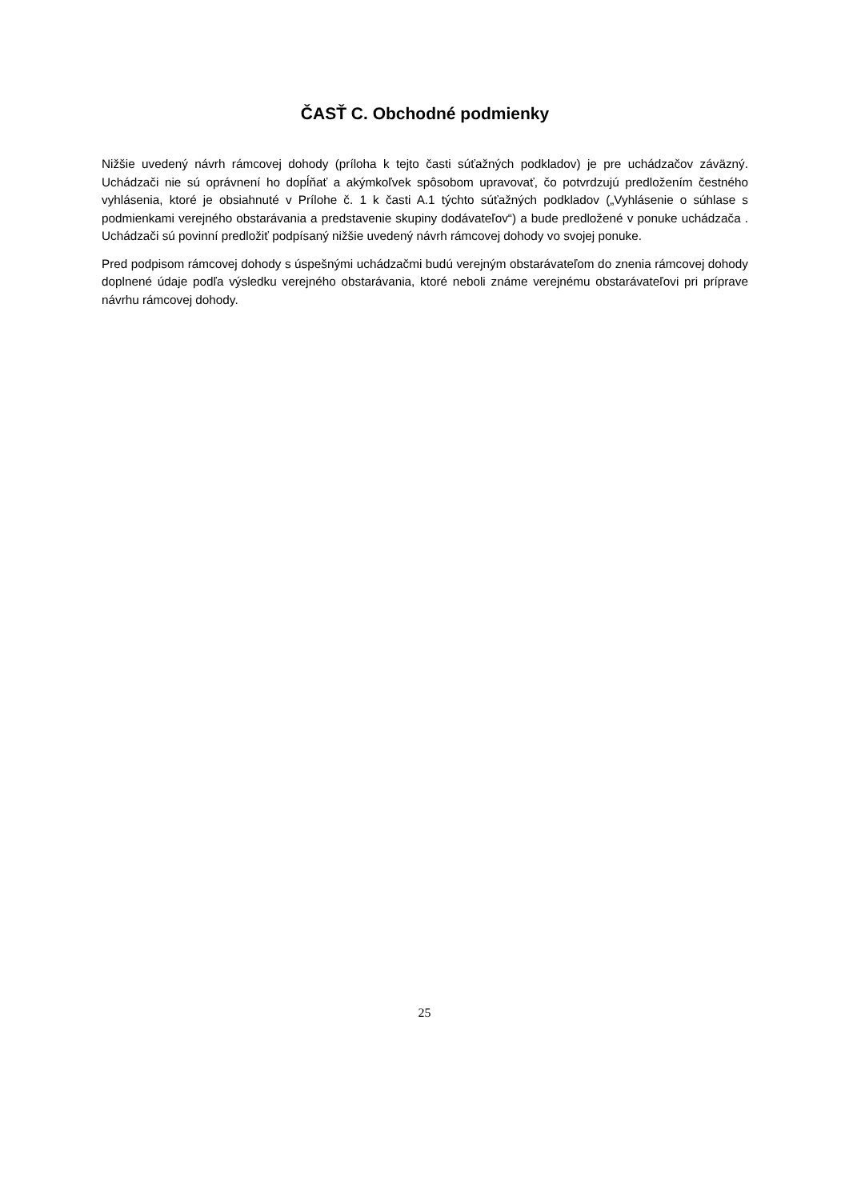ČASŤ C. Obchodné podmienky
Nižšie uvedený návrh rámcovej dohody (príloha k tejto časti súťažných podkladov) je pre uchádzačov záväzný. Uchádzači nie sú oprávnení ho dopĺňať a akýmkoľvek spôsobom upravovať, čo potvrdzujú predložením čestného vyhlásenia, ktoré je obsiahnuté v Prílohe č. 1 k časti A.1 týchto súťažných podkladov („Vyhlásenie o súhlase s podmienkami verejného obstarávania a predstavenie skupiny dodávateľov“) a bude predložené v ponuke uchádzača . Uchádzači sú povinní predložiť podpísaný nižšie uvedený návrh rámcovej dohody vo svojej ponuke.
Pred podpisom rámcovej dohody s úspešnými uchádzačmi budú verejným obstarávateľom do znenia rámcovej dohody doplnené údaje podľa výsledku verejného obstarávania, ktoré neboli známe verejnému obstarávateľovi pri príprave návrhu rámcovej dohody.
25